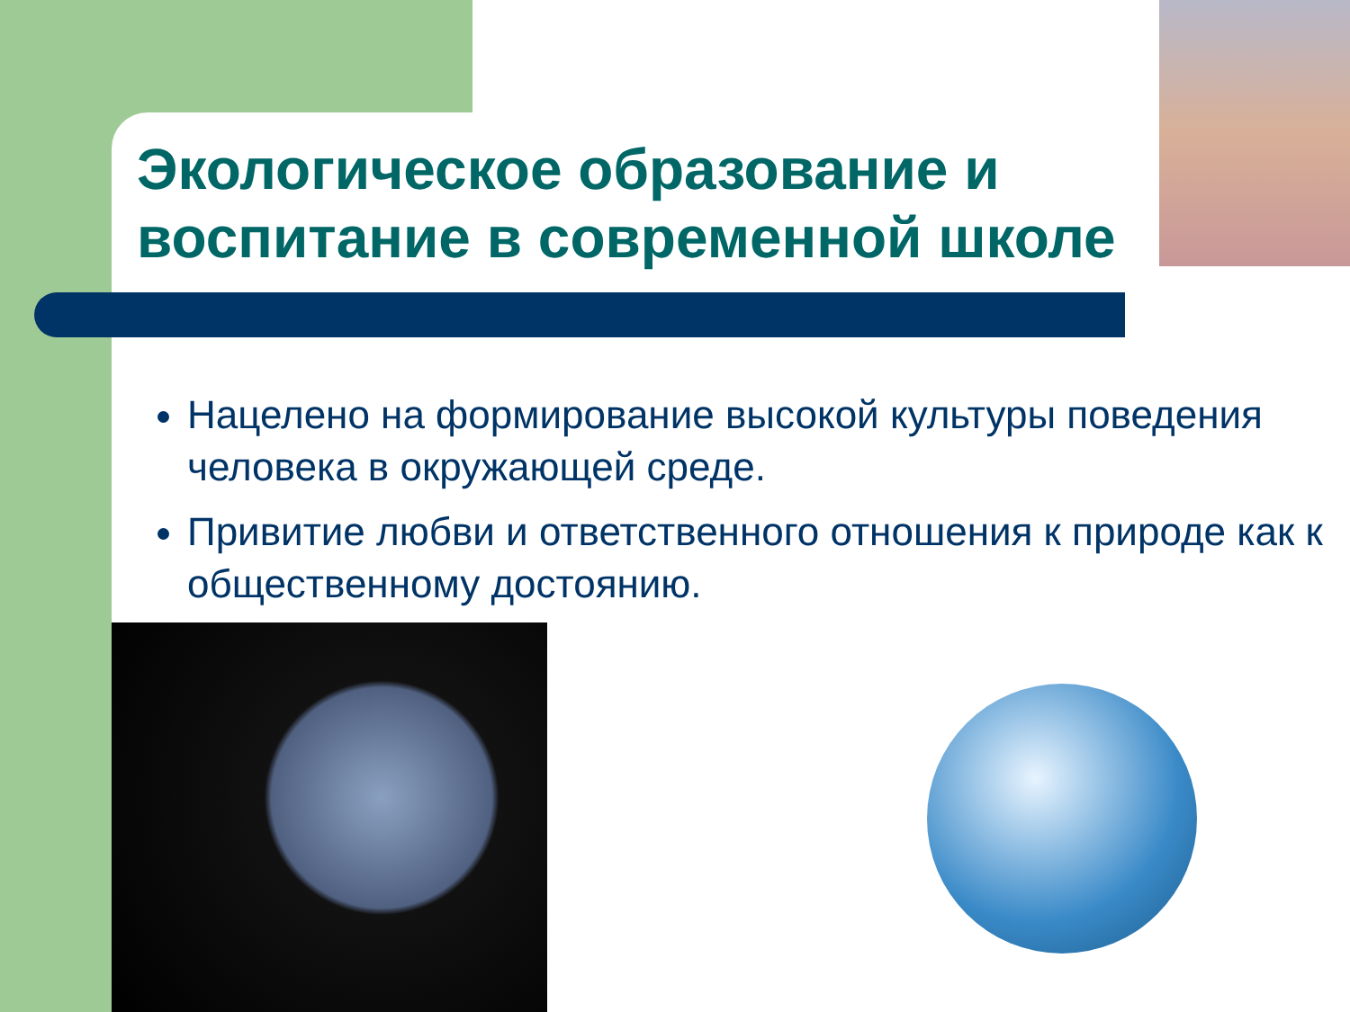Экологическое образование и воспитание в современной школе
Нацелено на формирование высокой культуры поведения человека в окружающей среде.
Привитие любви и ответственного отношения к природе как к общественному достоянию.